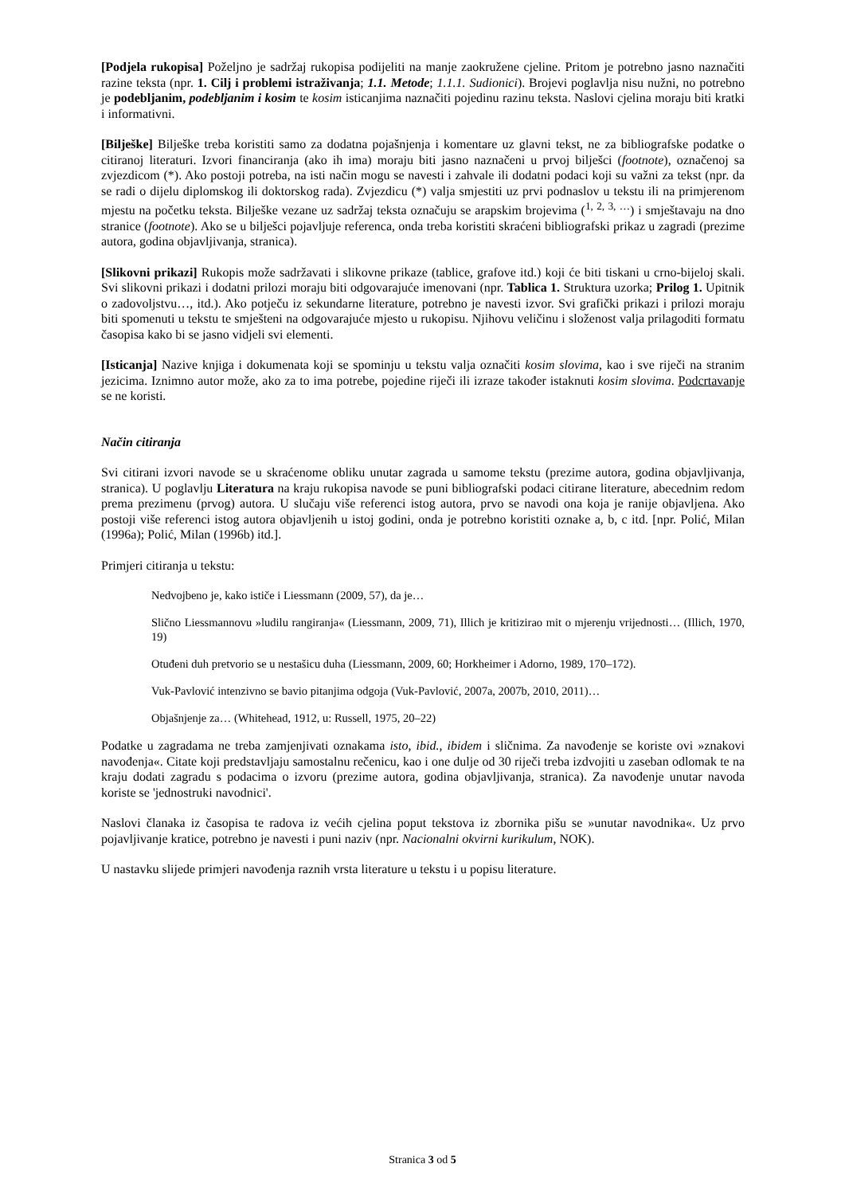[Podjela rukopisa] Poželjno je sadržaj rukopisa podijeliti na manje zaokružene cjeline. Pritom je potrebno jasno naznačiti razine teksta (npr. 1. Cilj i problemi istraživanja; 1.1. Metode; 1.1.1. Sudionici). Brojevi poglavlja nisu nužni, no potrebno je podebljanim, podebljanim i kosim te kosim isticanjima naznačiti pojedinu razinu teksta. Naslovi cjelina moraju biti kratki i informativni.
[Bilješke] Bilješke treba koristiti samo za dodatna pojašnjenja i komentare uz glavni tekst, ne za bibliografske podatke o citiranoj literaturi. Izvori financiranja (ako ih ima) moraju biti jasno naznačeni u prvoj bilješci (footnote), označenoj sa zvjezdicom (*). Ako postoji potreba, na isti način mogu se navesti i zahvale ili dodatni podaci koji su važni za tekst (npr. da se radi o dijelu diplomskog ili doktorskog rada). Zvjezdicu (*) valja smjestiti uz prvi podnaslov u tekstu ili na primjerenom mjestu na početku teksta. Bilješke vezane uz sadržaj teksta označuju se arapskim brojevima (<sup>1, 2, 3, …</sup>) i smještavaju na dno stranice (footnote). Ako se u bilješci pojavljuje referenca, onda treba koristiti skraćeni bibliografski prikaz u zagradi (prezime autora, godina objavljivanja, stranica).
[Slikovni prikazi] Rukopis može sadržavati i slikovne prikaze (tablice, grafove itd.) koji će biti tiskani u crno-bijeloj skali. Svi slikovni prikazi i dodatni prilozi moraju biti odgovarajuće imenovani (npr. Tablica 1. Struktura uzorka; Prilog 1. Upitnik o zadovoljstvu…, itd.). Ako potječu iz sekundarne literature, potrebno je navesti izvor. Svi grafički prikazi i prilozi moraju biti spomenuti u tekstu te smješteni na odgovarajuće mjesto u rukopisu. Njihovu veličinu i složenost valja prilagoditi formatu časopisa kako bi se jasno vidjeli svi elementi.
[Isticanja] Nazive knjiga i dokumenata koji se spominju u tekstu valja označiti kosim slovima, kao i sve riječi na stranim jezicima. Iznimno autor može, ako za to ima potrebe, pojedine riječi ili izraze također istaknuti kosim slovima. Podcrtavanje se ne koristi.
Način citiranja
Svi citirani izvori navode se u skraćenome obliku unutar zagrada u samome tekstu (prezime autora, godina objavljivanja, stranica). U poglavlju Literatura na kraju rukopisa navode se puni bibliografski podaci citirane literature, abecednim redom prema prezimenu (prvog) autora. U slučaju više referenci istog autora, prvo se navodi ona koja je ranije objavljena. Ako postoji više referenci istog autora objavljenih u istoj godini, onda je potrebno koristiti oznake a, b, c itd. [npr. Polić, Milan (1996a); Polić, Milan (1996b) itd.].
Primjeri citiranja u tekstu:
Nedvojbeno je, kako ističe i Liessmann (2009, 57), da je…
Slično Liessmannovu »ludilu rangiranja« (Liessmann, 2009, 71), Illich je kritizirao mit o mjerenju vrijednosti… (Illich, 1970, 19)
Otuđeni duh pretvorio se u nestašicu duha (Liessmann, 2009, 60; Horkheimer i Adorno, 1989, 170–172).
Vuk-Pavlović intenzivno se bavio pitanjima odgoja (Vuk-Pavlović, 2007a, 2007b, 2010, 2011)…
Objašnjenje za… (Whitehead, 1912, u: Russell, 1975, 20–22)
Podatke u zagradama ne treba zamjenjivati oznakama isto, ibid., ibidem i sličnima. Za navođenje se koriste ovi »znakovi navođenja«. Citate koji predstavljaju samostalnu rečenicu, kao i one dulje od 30 riječi treba izdvojiti u zaseban odlomak te na kraju dodati zagradu s podacima o izvoru (prezime autora, godina objavljivanja, stranica). Za navođenje unutar navoda koriste se 'jednostruki navodnici'.
Naslovi članaka iz časopisa te radova iz većih cjelina poput tekstova iz zbornika pišu se »unutar navodnika«. Uz prvo pojavljivanje kratice, potrebno je navesti i puni naziv (npr. Nacionalni okvirni kurikulum, NOK).
U nastavku slijede primjeri navođenja raznih vrsta literature u tekstu i u popisu literature.
Stranica 3 od 5